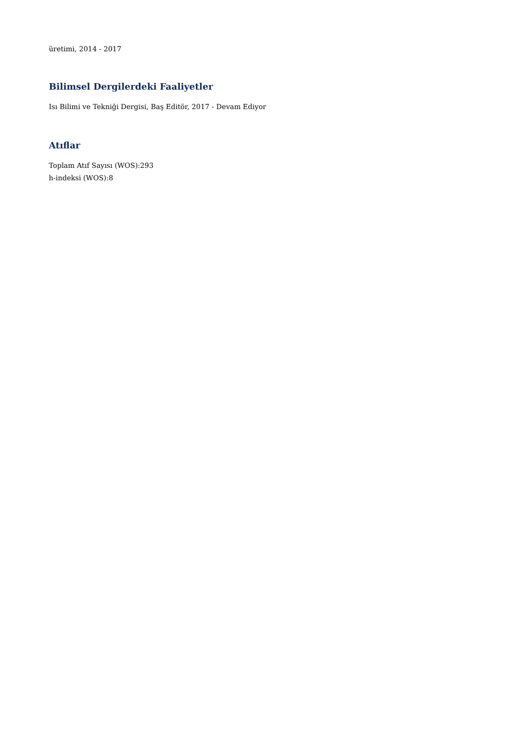üretimi, 2014 - 2017
Bilimsel Dergilerdeki Faaliyetler
Isı Bilimi ve Tekniği Dergisi, Baş Editör, 2017 - Devam Ediyor
Atıflar
Toplam Atıf Sayısı (WOS):293
h-indeksi (WOS):8